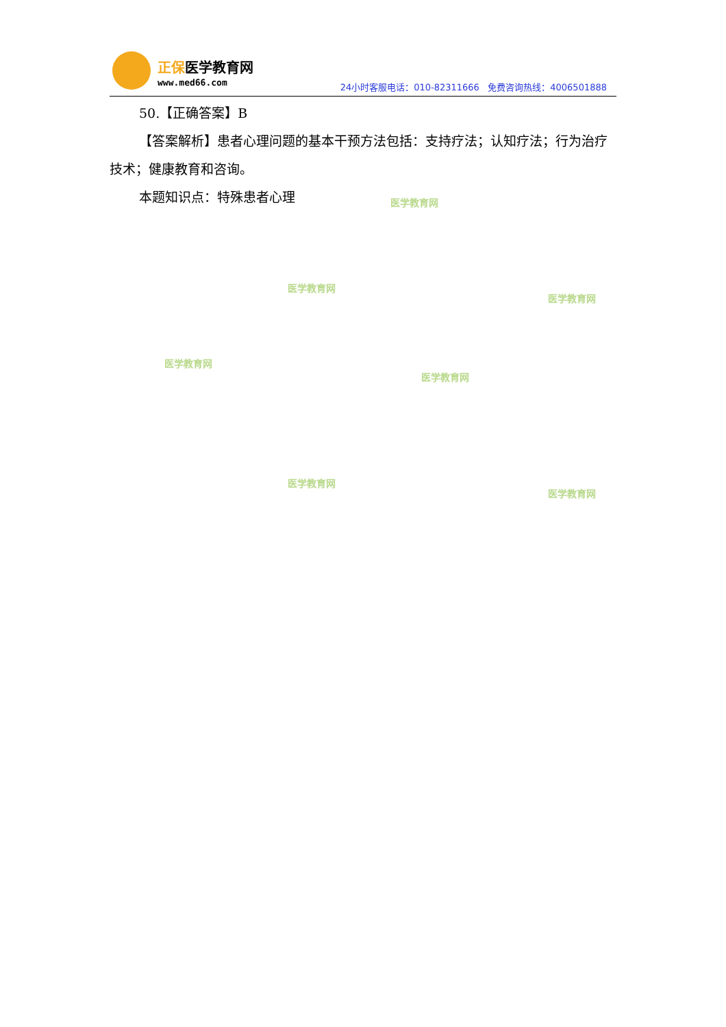正保医学教育网
www.med66.com
24小时客服电话：010-82311666 免费咨询热线：4006501888
50.【正确答案】B
【答案解析】患者心理问题的基本干预方法包括：支持疗法；认知疗法；行为治疗技术；健康教育和咨询。
本题知识点：特殊患者心理
医学教育网
医学教育网
医学教育网
医学教育网
医学教育网
医学教育网
医学教育网